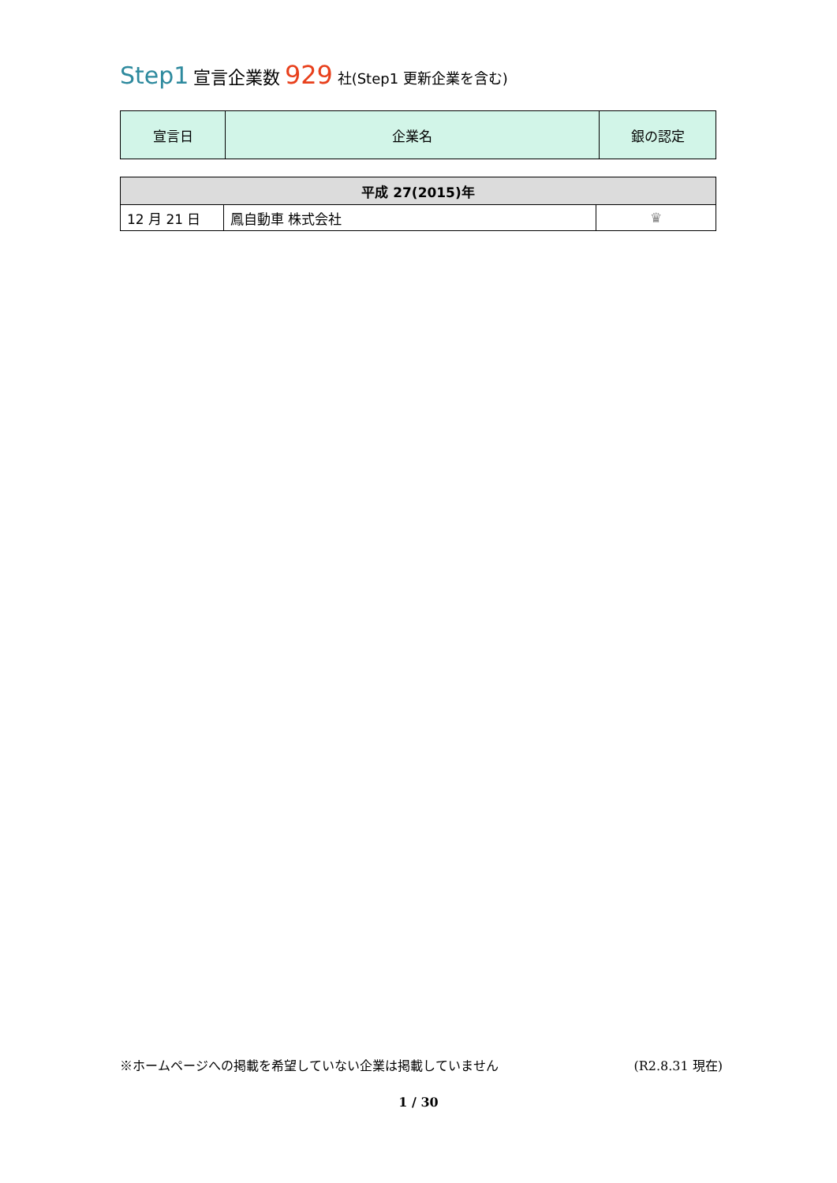Step1 宣言企業数 929 社(Step1 更新企業を含む)
| 宣言日 | 企業名 | 銀の認定 |
| --- | --- | --- |
| 平成 27(2015)年 | | |
| --- | --- | --- |
| 12 月 21 日 | 鳳自動車 株式会社 | ♛ |
※ホームページへの掲載を希望していない企業は掲載していません (R2.8.31 現在)
1 / 30